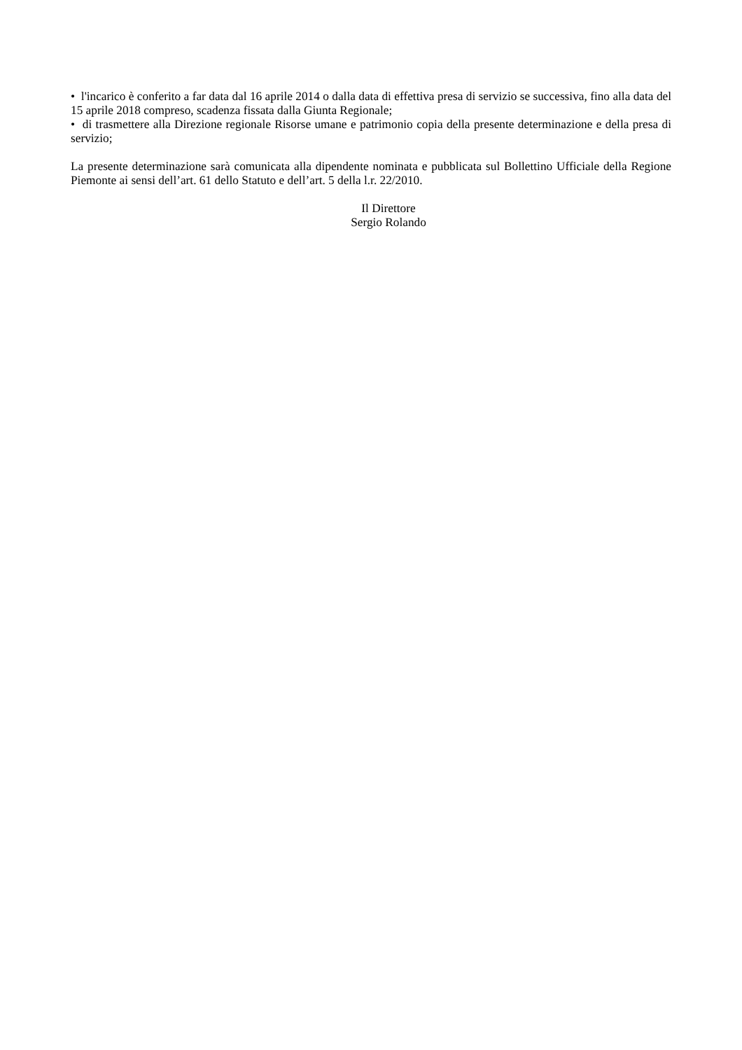• l'incarico è conferito a far data dal 16 aprile 2014 o dalla data di effettiva presa di servizio se successiva, fino alla data del 15 aprile 2018 compreso, scadenza fissata dalla Giunta Regionale;
• di trasmettere alla Direzione regionale Risorse umane e patrimonio copia della presente determinazione e della presa di servizio;
La presente determinazione sarà comunicata alla dipendente nominata e pubblicata sul Bollettino Ufficiale della Regione Piemonte ai sensi dell’art. 61 dello Statuto e dell’art. 5 della l.r. 22/2010.
Il Direttore
Sergio Rolando